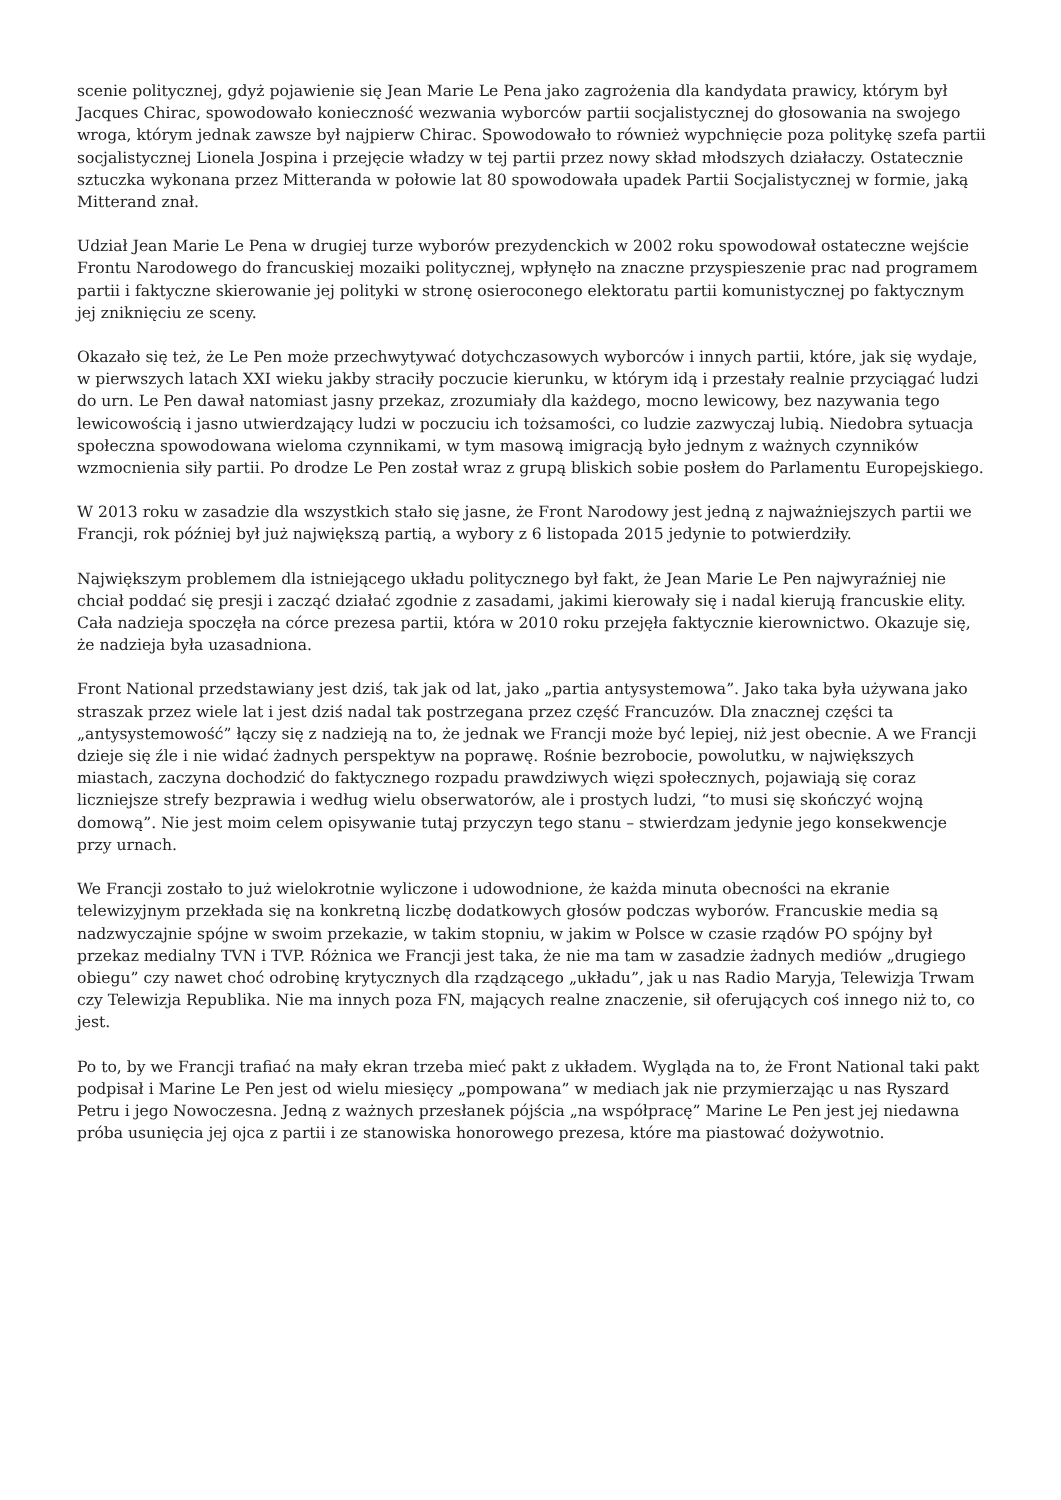scenie politycznej, gdyż pojawienie się Jean Marie Le Pena jako zagrożenia dla kandydata prawicy, którym był Jacques Chirac, spowodowało konieczność wezwania wyborców partii socjalistycznej do głosowania na swojego wroga, którym jednak zawsze był najpierw Chirac. Spowodowało to również wypchnięcie poza politykę szefa partii socjalistycznej Lionela Jospina i przejęcie władzy w tej partii przez nowy skład młodszych działaczy. Ostatecznie sztuczka wykonana przez Mitteranda w połowie lat 80 spowodowała upadek Partii Socjalistycznej w formie, jaką Mitterand znał.
Udział Jean Marie Le Pena w drugiej turze wyborów prezydenckich w 2002 roku spowodował ostateczne wejście Frontu Narodowego do francuskiej mozaiki politycznej, wpłynęło na znaczne przyspieszenie prac nad programem partii i faktyczne skierowanie jej polityki w stronę osieroconego elektoratu partii komunistycznej po faktycznym jej zniknięciu ze sceny.
Okazało się też, że Le Pen może przechwytywać dotychczasowych wyborców i innych partii, które, jak się wydaje, w pierwszych latach XXI wieku jakby straciły poczucie kierunku, w którym idą i przestały realnie przyciągać ludzi do urn. Le Pen dawał natomiast jasny przekaz, zrozumiały dla każdego, mocno lewicowy, bez nazywania tego lewicowością i jasno utwierdzający ludzi w poczuciu ich tożsamości, co ludzie zazwyczaj lubią. Niedobra sytuacja społeczna spowodowana wieloma czynnikami, w tym masową imigracją było jednym z ważnych czynników wzmocnienia siły partii. Po drodze Le Pen został wraz z grupą bliskich sobie posłem do Parlamentu Europejskiego.
W 2013 roku w zasadzie dla wszystkich stało się jasne, że Front Narodowy jest jedną z najważniejszych partii we Francji, rok później był już największą partią, a wybory z 6 listopada 2015 jedynie to potwierdziły.
Największym problemem dla istniejącego układu politycznego był fakt, że Jean Marie Le Pen najwyraźniej nie chciał poddać się presji i zacząć działać zgodnie z zasadami, jakimi kierowały się i nadal kierują francuskie elity. Cała nadzieja spoczęła na córce prezesa partii, która w 2010 roku przejęła faktycznie kierownictwo. Okazuje się, że nadzieja była uzasadniona.
Front National przedstawiany jest dziś, tak jak od lat, jako „partia antysystemowa”. Jako taka była używana jako straszak przez wiele lat i jest dziś nadal tak postrzegana przez część Francuzów. Dla znacznej części ta „antysystemowość” łączy się z nadzieją na to, że jednak we Francji może być lepiej, niż jest obecnie. A we Francji dzieje się źle i nie widać żadnych perspektyw na poprawę. Rośnie bezrobocie, powolutku, w największych miastach, zaczyna dochodzić do faktycznego rozpadu prawdziwych więzi społecznych, pojawiają się coraz liczniejsze strefy bezprawia i według wielu obserwatorów, ale i prostych ludzi, “to musi się skończyć wojną domową”. Nie jest moim celem opisywanie tutaj przyczyn tego stanu – stwierdzam jedynie jego konsekwencje przy urnach.
We Francji zostało to już wielokrotnie wyliczone i udowodnione, że każda minuta obecności na ekranie telewizyjnym przekłada się na konkretną liczbę dodatkowych głosów podczas wyborów. Francuskie media są nadzwyczajnie spójne w swoim przekazie, w takim stopniu, w jakim w Polsce w czasie rządów PO spójny był przekaz medialny TVN i TVP. Różnica we Francji jest taka, że nie ma tam w zasadzie żadnych mediów „drugiego obiegu” czy nawet choć odrobinę krytycznych dla rządzącego „układu”, jak u nas Radio Maryja, Telewizja Trwam czy Telewizja Republika. Nie ma innych poza FN, mających realne znaczenie, sił oferujących coś innego niż to, co jest.
Po to, by we Francji trafiać na mały ekran trzeba mieć pakt z układem. Wygląda na to, że Front National taki pakt podpisał i Marine Le Pen jest od wielu miesięcy „pompowana” w mediach jak nie przymierzając u nas Ryszard Petru i jego Nowoczesna. Jedną z ważnych przesłanek pójścia „na współpracę” Marine Le Pen jest jej niedawna próba usunięcia jej ojca z partii i ze stanowiska honorowego prezesa, które ma piastować dożywotnio.